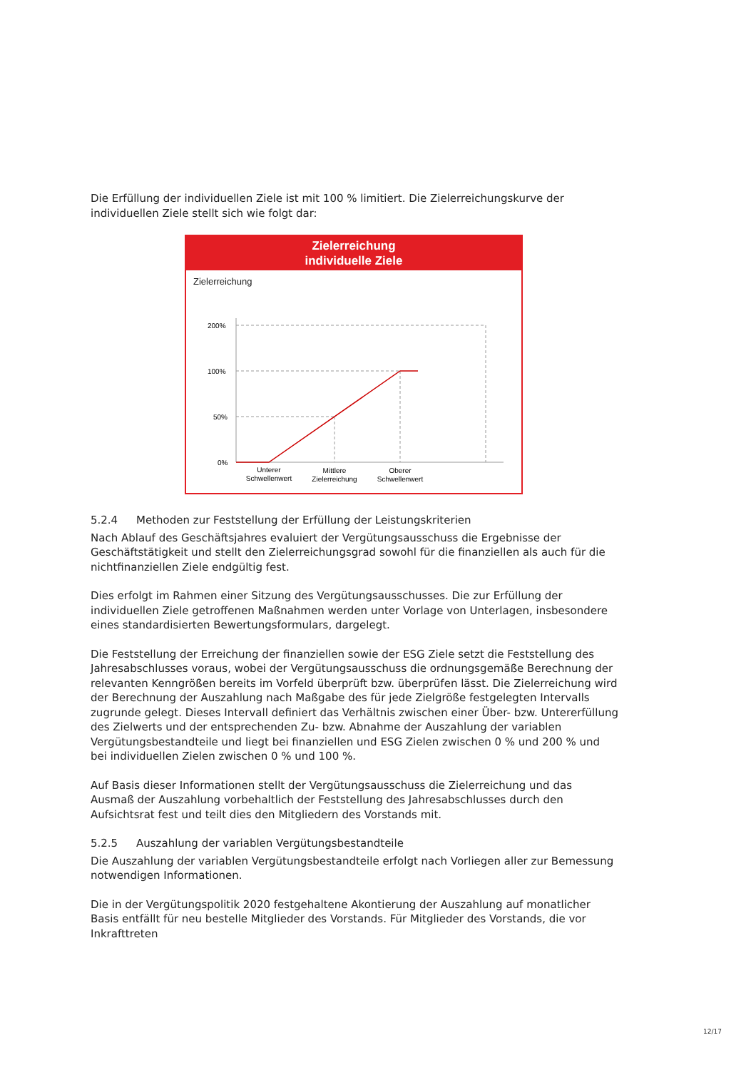Die Erfüllung der individuellen Ziele ist mit 100 % limitiert. Die Zielerreichungskurve der individuellen Ziele stellt sich wie folgt dar:
Zielerreichung
individuelle Ziele
Zielerreichung
200%
100%
50%
0%
Unterer
Schwellenwert
Mittlere
Zielerreichung
Oberer
Schwellenwert
5.2.4 Methoden zur Feststellung der Erfüllung der Leistungskriterien
Nach Ablauf des Geschäftsjahres evaluiert der Vergütungsausschuss die Ergebnisse der Geschäftstätigkeit und stellt den Zielerreichungsgrad sowohl für die finanziellen als auch für die nichtfinanziellen Ziele endgültig fest.
Dies erfolgt im Rahmen einer Sitzung des Vergütungsausschusses. Die zur Erfüllung der individuellen Ziele getroffenen Maßnahmen werden unter Vorlage von Unterlagen, insbesondere eines standardisierten Bewertungsformulars, dargelegt.
Die Feststellung der Erreichung der finanziellen sowie der ESG Ziele setzt die Feststellung des Jahresabschlusses voraus, wobei der Vergütungsausschuss die ordnungsgemäße Berechnung der relevanten Kenngrößen bereits im Vorfeld überprüft bzw. überprüfen lässt. Die Zielerreichung wird der Berechnung der Auszahlung nach Maßgabe des für jede Zielgröße festgelegten Intervalls zugrunde gelegt. Dieses Intervall definiert das Verhältnis zwischen einer Über- bzw. Untererfüllung des Zielwerts und der entsprechenden Zu- bzw. Abnahme der Auszahlung der variablen Vergütungsbestandteile und liegt bei finanziellen und ESG Zielen zwischen 0 % und 200 % und bei individuellen Zielen zwischen 0 % und 100 %.
Auf Basis dieser Informationen stellt der Vergütungsausschuss die Zielerreichung und das Ausmaß der Auszahlung vorbehaltlich der Feststellung des Jahresabschlusses durch den Aufsichtsrat fest und teilt dies den Mitgliedern des Vorstands mit.
5.2.5 Auszahlung der variablen Vergütungsbestandteile
Die Auszahlung der variablen Vergütungsbestandteile erfolgt nach Vorliegen aller zur Bemessung notwendigen Informationen.
Die in der Vergütungspolitik 2020 festgehaltene Akontierung der Auszahlung auf monatlicher Basis entfällt für neu bestelle Mitglieder des Vorstands. Für Mitglieder des Vorstands, die vor Inkrafttreten
12/17